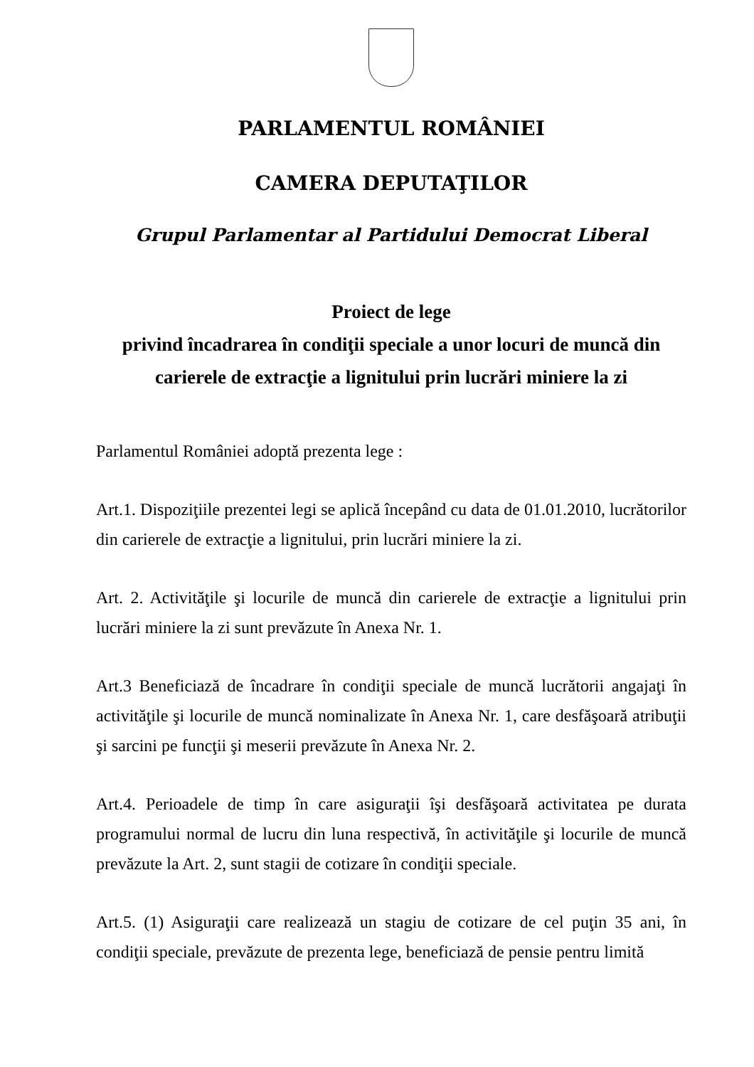PARLAMENTUL ROMÂNIEI
CAMERA DEPUTAŢILOR
Grupul Parlamentar al Partidului Democrat Liberal
Proiect de lege
privind încadrarea în condiţii speciale a unor locuri de muncă din carierele de extracţie a lignitului prin lucrări miniere la zi
Parlamentul României adoptă prezenta lege :
Art.1. Dispoziţiile prezentei legi se aplică începând cu data de 01.01.2010, lucrătorilor din carierele de extracţie a lignitului, prin lucrări miniere la zi.
Art. 2. Activităţile şi locurile de muncă din carierele de extracţie a lignitului prin lucrări miniere la zi sunt prevăzute în Anexa Nr. 1.
Art.3 Beneficiază de încadrare în condiţii speciale de muncă lucrătorii angajaţi în activităţile şi locurile de muncă nominalizate în Anexa Nr. 1, care desfăşoară atribuţii şi sarcini pe funcţii şi meserii prevăzute în Anexa Nr. 2.
Art.4. Perioadele de timp în care asiguraţii îşi desfăşoară activitatea pe durata programului normal de lucru din luna respectivă, în activităţile şi locurile de muncă prevăzute la Art. 2, sunt stagii de cotizare în condiţii speciale.
Art.5. (1) Asiguraţii care realizează un stagiu de cotizare de cel puţin 35 ani, în condiţii speciale, prevăzute de prezenta lege, beneficiază de pensie pentru limită